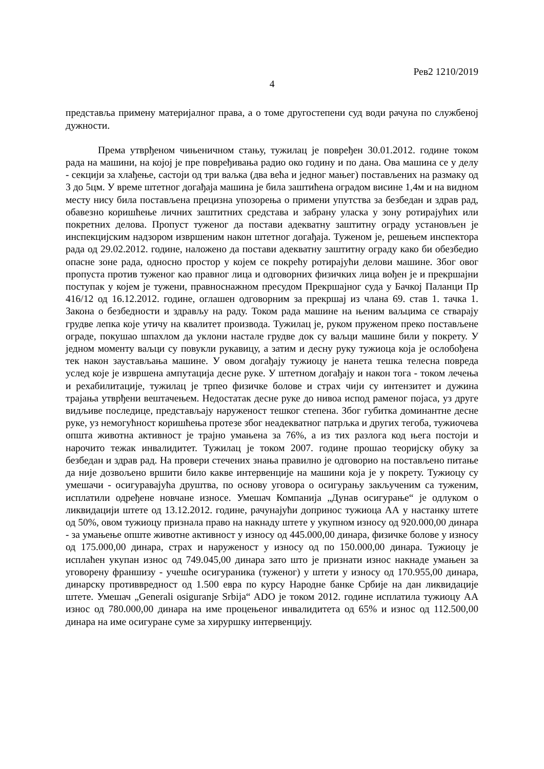Рев2 1210/2019
4
представља примену материјалног права, а о томе другостепени суд води рачуна по службеној дужности.
Према утврђеном чињеничном стању, тужилац је повређен 30.01.2012. године током рада на машини, на којој је пре повређивања радио око годину и по дана. Ова машина се у делу - секцији за хлађење, састоји од три ваљка (два већа и једног мањег) постављених на размаку од 3 до 5цм. У време штетног догађаја машина је била заштићена оградом висине 1,4м и на видном месту нису била постављена прецизна упозорења о примени упутства за безбедан и здрав рад, обавезно коришћење личних заштитних средстава и забрану уласка у зону ротирајућих или покретних делова. Пропуст туженог да постави адекватну заштитну ограду установљен је инспекцијским надзором извршеним након штетног догађаја. Туженом је, решењем инспектора рада од 29.02.2012. године, наложено да постави адекватну заштитну ограду како би обезбедио опасне зоне рада, односно простор у којем се покрећу ротирајући делови машине. Због овог пропуста против туженог као правног лица и одговорних физичких лица вођен је и прекршајни поступак у којем је тужени, правноснажном пресудом Прекршајног суда у Бачкој Паланци Пр 416/12 од 16.12.2012. године, оглашен одговорним за прекршај из члана 69. став 1. тачка 1. Закона о безбедности и здрављу на раду. Током рада машине на њеним ваљцима се стварају грудве лепка које утичу на квалитет производа. Тужилац је, руком пруженом преко постављене ограде, покушао шпахлом да уклони настале грудве док су ваљци машине били у покрету. У једном моменту ваљци су повукли рукавицу, а затим и десну руку тужиоца која је ослобођена тек након заустављања машине. У овом догађају тужиоцу је нанета тешка телесна повреда услед које је извршена ампутација десне руке. У штетном догађају и након тога - током лечења и рехабилитације, тужилац је трпео физичке болове и страх чији су интензитет и дужина трајања утврђени вештачењем. Недостатак десне руке до нивоа испод раменог појаса, уз друге видљиве последице, представљају наруженост тешког степена. Због губитка доминантне десне руке, уз немогућност коришћења протезе због неадекватног патрљка и других тегоба, тужиочева општа животна активност је трајно умањена за 76%, а из тих разлога код њега постоји и нарочито тежак инвалидитет. Тужилац је током 2007. године прошао теоријску обуку за безбедан и здрав рад. На провери стечених знања правилно је одговорио на постављено питање да није дозвољено вршити било какве интервенције на машини која је у покрету. Тужиоцу су умешачи - осигуравајућа друштва, по основу уговора о осигурању закљученим са туженим, исплатили одређене новчане износе. Умешач Компанија „Дунав осигурање“ је одлуком о ликвидацији штете од 13.12.2012. године, рачунајући допринос тужиоца АА у настанку штете од 50%, овом тужиоцу признала право на накнаду штете у укупном износу од 920.000,00 динара - за умањење опште животне активност у износу од 445.000,00 динара, физичке болове у износу од 175.000,00 динара, страх и наруженост у износу од по 150.000,00 динара. Тужиоцу је исплаћен укупан износ од 749.045,00 динара зато што је признати износ накнаде умањен за уговорену франшизу - учешће осигураника (туженог) у штети у износу од 170.955,00 динара, динарску противвредност од 1.500 евра по курсу Народне банке Србије на дан ликвидације штете. Умешач „Generali osiguranje Srbija“ ADO је током 2012. године исплатила тужиоцу АА износ од 780.000,00 динара на име процењеног инвалидитета од 65% и износ од 112.500,00 динара на име осигуране суме за хируршку интервенцију.